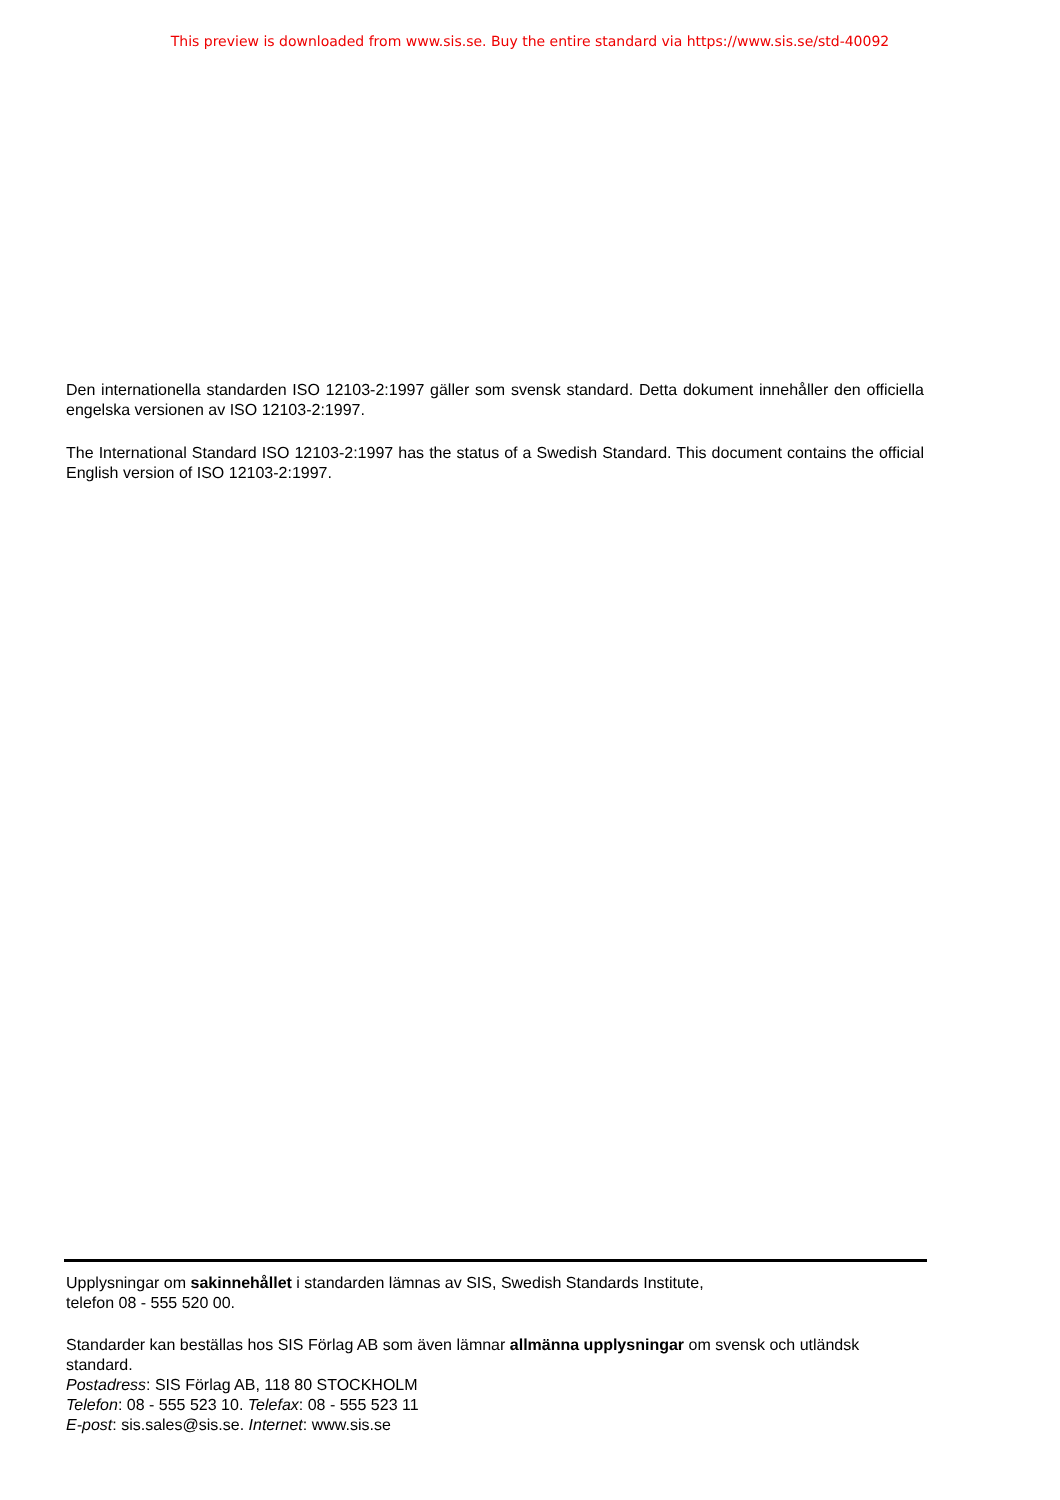This preview is downloaded from www.sis.se. Buy the entire standard via https://www.sis.se/std-40092
Den internationella standarden ISO 12103-2:1997 gäller som svensk standard. Detta dokument innehåller den officiella engelska versionen av ISO 12103-2:1997.
The International Standard ISO 12103-2:1997 has the status of a Swedish Standard. This document contains the official English version of ISO 12103-2:1997.
Upplysningar om sakinnehållet i standarden lämnas av SIS, Swedish Standards Institute,
telefon 08 - 555 520 00.
Standarder kan beställas hos SIS Förlag AB som även lämnar allmänna upplysningar om svensk och utländsk standard.
Postadress: SIS Förlag AB, 118 80 STOCKHOLM
Telefon: 08 - 555 523 10. Telefax: 08 - 555 523 11
E-post: sis.sales@sis.se. Internet: www.sis.se